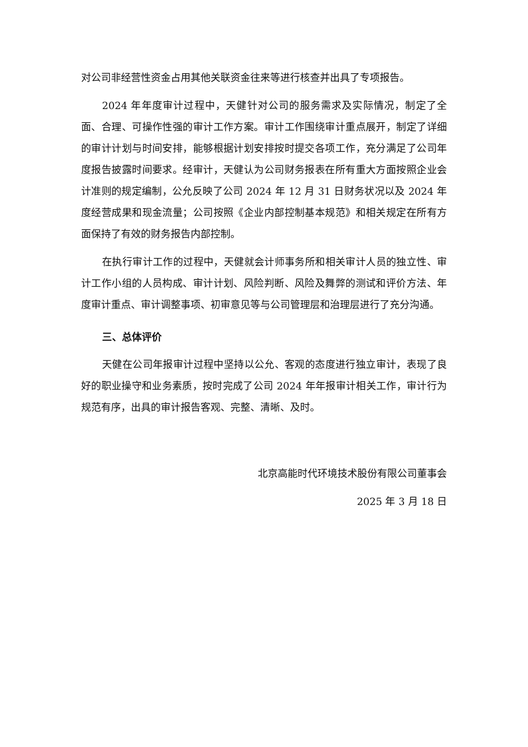对公司非经营性资金占用其他关联资金往来等进行核查并出具了专项报告。
2024 年年度审计过程中，天健针对公司的服务需求及实际情况，制定了全面、合理、可操作性强的审计工作方案。审计工作围绕审计重点展开，制定了详细的审计计划与时间安排，能够根据计划安排按时提交各项工作，充分满足了公司年度报告披露时间要求。经审计，天健认为公司财务报表在所有重大方面按照企业会计准则的规定编制，公允反映了公司 2024 年 12 月 31 日财务状况以及 2024 年度经营成果和现金流量；公司按照《企业内部控制基本规范》和相关规定在所有方面保持了有效的财务报告内部控制。
在执行审计工作的过程中，天健就会计师事务所和相关审计人员的独立性、审计工作小组的人员构成、审计计划、风险判断、风险及舞弊的测试和评价方法、年度审计重点、审计调整事项、初审意见等与公司管理层和治理层进行了充分沟通。
三、总体评价
天健在公司年报审计过程中坚持以公允、客观的态度进行独立审计，表现了良好的职业操守和业务素质，按时完成了公司 2024 年年报审计相关工作，审计行为规范有序，出具的审计报告客观、完整、清晰、及时。
北京高能时代环境技术股份有限公司董事会
2025 年 3 月 18 日